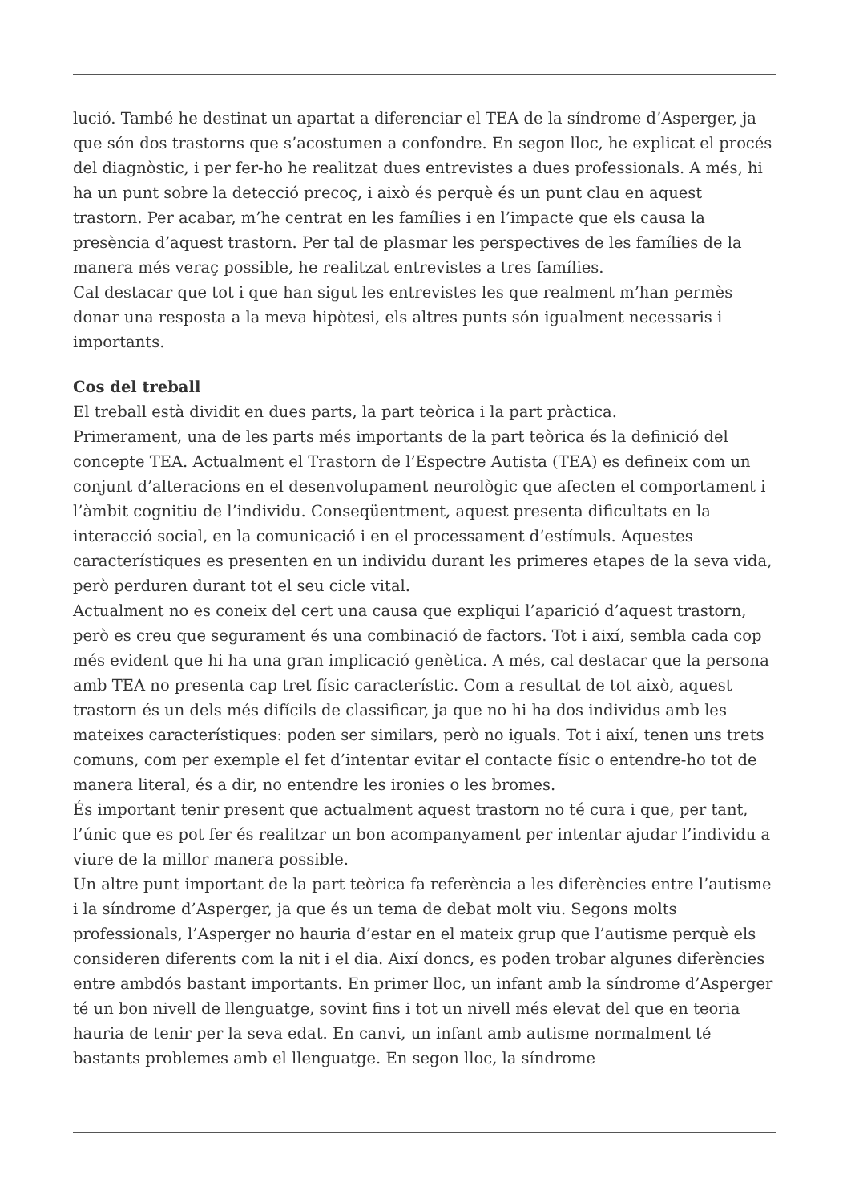lució. També he destinat un apartat a diferenciar el TEA de la síndrome d’Asperger, ja que són dos trastorns que s’acostumen a confondre. En segon lloc, he explicat el procés del diagnòstic, i per fer-ho he realitzat dues entrevistes a dues professionals. A més, hi ha un punt sobre la detecció precoç, i això és perquè és un punt clau en aquest trastorn. Per acabar, m’he centrat en les famílies i en l’impacte que els causa la presència d’aquest trastorn. Per tal de plasmar les perspectives de les famílies de la manera més veraç possible, he realitzat entrevistes a tres famílies.
Cal destacar que tot i que han sigut les entrevistes les que realment m’han permès donar una resposta a la meva hipòtesi, els altres punts són igualment necessaris i importants.
Cos del treball
El treball està dividit en dues parts, la part teòrica i la part pràctica.
Primerament, una de les parts més importants de la part teòrica és la definició del concepte TEA. Actualment el Trastorn de l’Espectre Autista (TEA) es defineix com un conjunt d’alteracions en el desenvolupament neurològic que afecten el comportament i l’àmbit cognitiu de l’individu. Conseqüentment, aquest presenta dificultats en la interacció social, en la comunicació i en el processament d’estímuls. Aquestes característiques es presenten en un individu durant les primeres etapes de la seva vida, però perduren durant tot el seu cicle vital.
Actualment no es coneix del cert una causa que expliqui l’aparició d’aquest trastorn, però es creu que segurament és una combinació de factors. Tot i així, sembla cada cop més evident que hi ha una gran implicació genètica. A més, cal destacar que la persona amb TEA no presenta cap tret físic característic. Com a resultat de tot això, aquest trastorn és un dels més difícils de classificar, ja que no hi ha dos individus amb les mateixes característiques: poden ser similars, però no iguals. Tot i així, tenen uns trets comuns, com per exemple el fet d’intentar evitar el contacte físic o entendre-ho tot de manera literal, és a dir, no entendre les ironies o les bromes.
És important tenir present que actualment aquest trastorn no té cura i que, per tant, l’únic que es pot fer és realitzar un bon acompanyament per intentar ajudar l’individu a viure de la millor manera possible.
Un altre punt important de la part teòrica fa referència a les diferències entre l’autisme i la síndrome d’Asperger, ja que és un tema de debat molt viu. Segons molts professionals, l’Asperger no hauria d’estar en el mateix grup que l’autisme perquè els consideren diferents com la nit i el dia. Així doncs, es poden trobar algunes diferències entre ambdós bastant importants. En primer lloc, un infant amb la síndrome d’Asperger té un bon nivell de llenguatge, sovint fins i tot un nivell més elevat del que en teoria hauria de tenir per la seva edat. En canvi, un infant amb autisme normalment té bastants problemes amb el llenguatge. En segon lloc, la síndrome